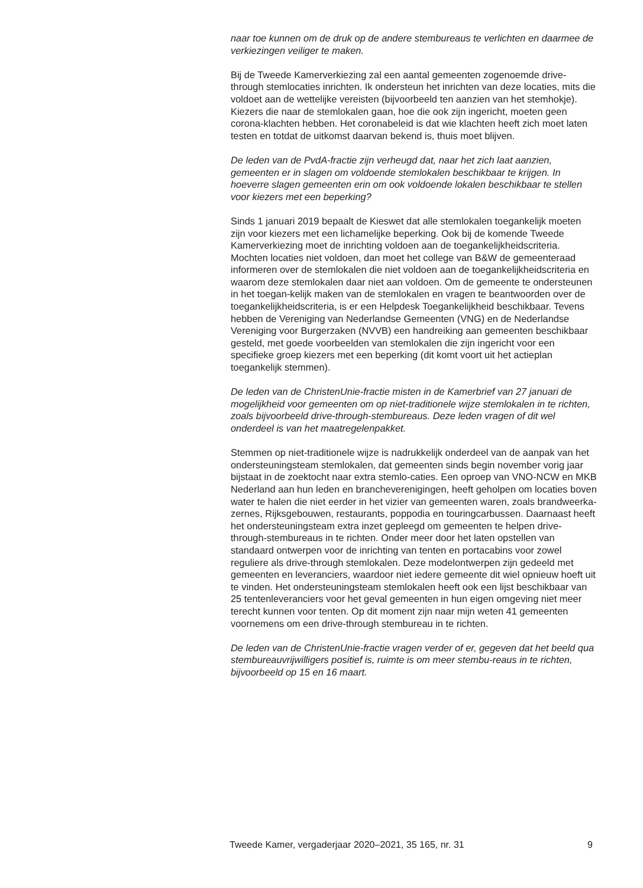naar toe kunnen om de druk op de andere stembureaus te verlichten en daarmee de verkiezingen veiliger te maken.
Bij de Tweede Kamerverkiezing zal een aantal gemeenten zogenoemde drive-through stemlocaties inrichten. Ik ondersteun het inrichten van deze locaties, mits die voldoet aan de wettelijke vereisten (bijvoorbeeld ten aanzien van het stemhokje). Kiezers die naar de stemlokalen gaan, hoe die ook zijn ingericht, moeten geen corona-klachten hebben. Het coronabeleid is dat wie klachten heeft zich moet laten testen en totdat de uitkomst daarvan bekend is, thuis moet blijven.
De leden van de PvdA-fractie zijn verheugd dat, naar het zich laat aanzien, gemeenten er in slagen om voldoende stemlokalen beschikbaar te krijgen. In hoeverre slagen gemeenten erin om ook voldoende lokalen beschikbaar te stellen voor kiezers met een beperking?
Sinds 1 januari 2019 bepaalt de Kieswet dat alle stemlokalen toegankelijk moeten zijn voor kiezers met een lichamelijke beperking. Ook bij de komende Tweede Kamerverkiezing moet de inrichting voldoen aan de toegankelijkheidscriteria. Mochten locaties niet voldoen, dan moet het college van B&W de gemeenteraad informeren over de stemlokalen die niet voldoen aan de toegankelijkheidscriteria en waarom deze stemlokalen daar niet aan voldoen. Om de gemeente te ondersteunen in het toegan-kelijk maken van de stemlokalen en vragen te beantwoorden over de toegankelijkheidscriteria, is er een Helpdesk Toegankelijkheid beschikbaar. Tevens hebben de Vereniging van Nederlandse Gemeenten (VNG) en de Nederlandse Vereniging voor Burgerzaken (NVVB) een handreiking aan gemeenten beschikbaar gesteld, met goede voorbeelden van stemlokalen die zijn ingericht voor een specifieke groep kiezers met een beperking (dit komt voort uit het actieplan toegankelijk stemmen).
De leden van de ChristenUnie-fractie misten in de Kamerbrief van 27 januari de mogelijkheid voor gemeenten om op niet-traditionele wijze stemlokalen in te richten, zoals bijvoorbeeld drive-through-stembureaus. Deze leden vragen of dit wel onderdeel is van het maatregelenpakket.
Stemmen op niet-traditionele wijze is nadrukkelijk onderdeel van de aanpak van het ondersteuningsteam stemlokalen, dat gemeenten sinds begin november vorig jaar bijstaat in de zoektocht naar extra stemlo-caties. Een oproep van VNO-NCW en MKB Nederland aan hun leden en brancheverenigingen, heeft geholpen om locaties boven water te halen die niet eerder in het vizier van gemeenten waren, zoals brandweerka-zernes, Rijksgebouwen, restaurants, poppodia en touringcarbussen. Daarnaast heeft het ondersteuningsteam extra inzet gepleegd om gemeenten te helpen drive-through-stembureaus in te richten. Onder meer door het laten opstellen van standaard ontwerpen voor de inrichting van tenten en portacabins voor zowel reguliere als drive-through stemlokalen. Deze modelontwerpen zijn gedeeld met gemeenten en leveranciers, waardoor niet iedere gemeente dit wiel opnieuw hoeft uit te vinden. Het ondersteuningsteam stemlokalen heeft ook een lijst beschikbaar van 25 tentenleveranciers voor het geval gemeenten in hun eigen omgeving niet meer terecht kunnen voor tenten. Op dit moment zijn naar mijn weten 41 gemeenten voornemens om een drive-through stembureau in te richten.
De leden van de ChristenUnie-fractie vragen verder of er, gegeven dat het beeld qua stembureauvrijwilligers positief is, ruimte is om meer stembu-reaus in te richten, bijvoorbeeld op 15 en 16 maart.
Tweede Kamer, vergaderjaar 2020–2021, 35 165, nr. 31 9